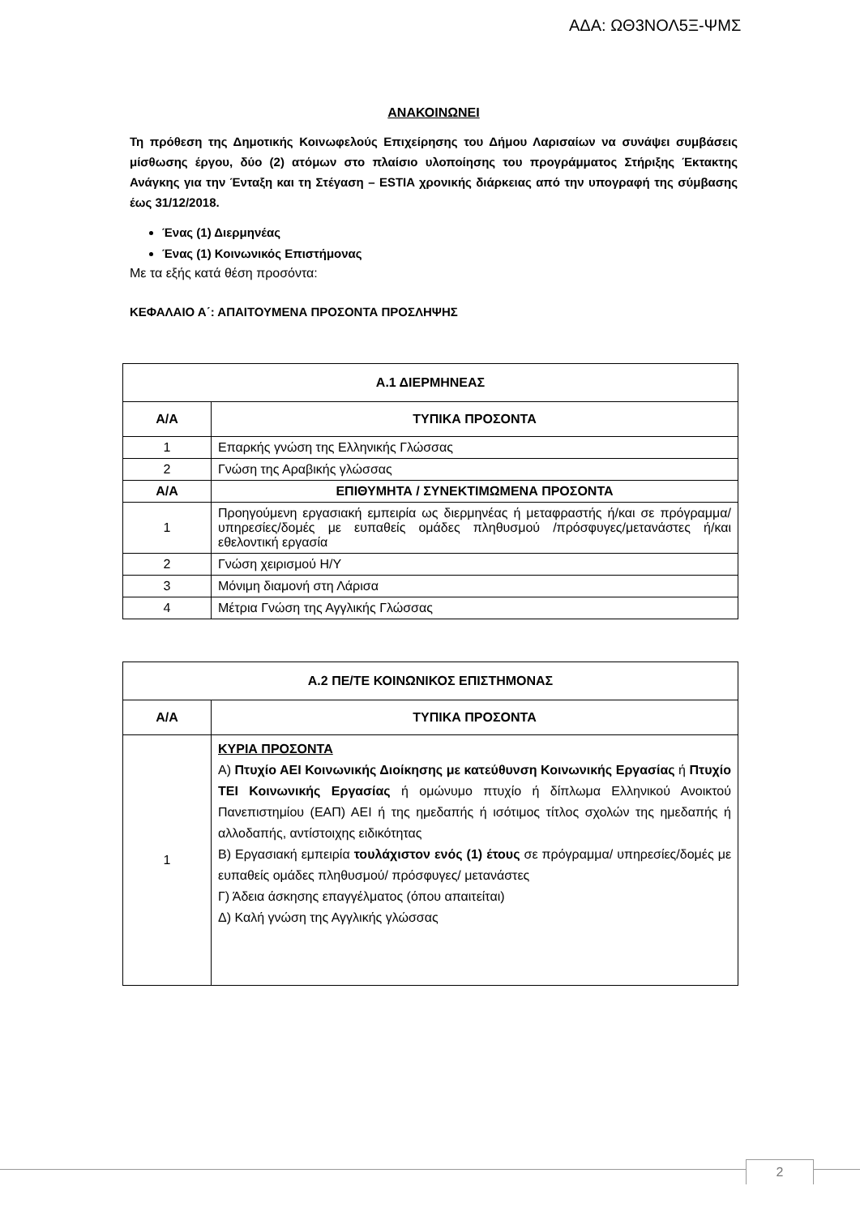ΑΔΑ: ΩΘ3ΝΟΛ5Ξ-ΨΜΣ
ΑΝΑΚΟΙΝΩΝΕΙ
Τη πρόθεση της Δημοτικής Κοινωφελούς Επιχείρησης του Δήμου Λαρισαίων να συνάψει συμβάσεις μίσθωσης έργου, δύο (2) ατόμων στο πλαίσιο υλοποίησης του προγράμματος Στήριξης Έκτακτης Ανάγκης για την Ένταξη και τη Στέγαση – ESTIA χρονικής διάρκειας από την υπογραφή της σύμβασης έως 31/12/2018.
Ένας (1) Διερμηνέας
Ένας (1) Κοινωνικός Επιστήμονας
Με τα εξής κατά θέση προσόντα:
ΚΕΦΑΛΑΙΟ Α΄: ΑΠΑΙΤΟΥΜΕΝΑ ΠΡΟΣΟΝΤΑ ΠΡΟΣΛΗΨΗΣ
| Α.1 ΔΙΕΡΜΗΝΕΑΣ | |
| --- | --- |
| Α/Α | ΤΥΠΙΚΑ ΠΡΟΣΟΝΤΑ |
| 1 | Επαρκής γνώση της Ελληνικής Γλώσσας |
| 2 | Γνώση της Αραβικής γλώσσας |
| Α/Α | ΕΠΙΘΥΜΗΤΑ / ΣΥΝΕΚΤΙΜΩΜΕΝΑ ΠΡΟΣΟΝΤΑ |
| 1 | Προηγούμενη εργασιακή εμπειρία ως διερμηνέας ή μεταφραστής ή/και σε πρόγραμμα/υπηρεσίες/δομές με ευπαθείς ομάδες πληθυσμού /πρόσφυγες/μετανάστες ή/και εθελοντική εργασία |
| 2 | Γνώση χειρισμού Η/Υ |
| 3 | Μόνιμη διαμονή στη Λάρισα |
| 4 | Μέτρια Γνώση της Αγγλικής Γλώσσας |
| Α.2 ΠΕ/ΤΕ ΚΟΙΝΩΝΙΚΟΣ ΕΠΙΣΤΗΜΟΝΑΣ | |
| --- | --- |
| Α/Α | ΤΥΠΙΚΑ ΠΡΟΣΟΝΤΑ |
| 1 | ΚΥΡΙΑ ΠΡΟΣΟΝΤΑ Α) Πτυχίο ΑΕΙ Κοινωνικής Διοίκησης με κατεύθυνση Κοινωνικής Εργασίας ή Πτυχίο ΤΕΙ Κοινωνικής Εργασίας ή ομώνυμο πτυχίο ή δίπλωμα Ελληνικού Ανοικτού Πανεπιστημίου (ΕΑΠ) ΑΕΙ ή της ημεδαπής ή ισότιμος τίτλος σχολών της ημεδαπής ή αλλοδαπής, αντίστοιχης ειδικότητας Β) Εργασιακή εμπειρία τουλάχιστον ενός (1) έτους σε πρόγραμμα/ υπηρεσίες/δομές με ευπαθείς ομάδες πληθυσμού/ πρόσφυγες/ μετανάστες Γ) Άδεια άσκησης επαγγέλματος (όπου απαιτείται) Δ) Καλή γνώση της Αγγλικής γλώσσας |
2